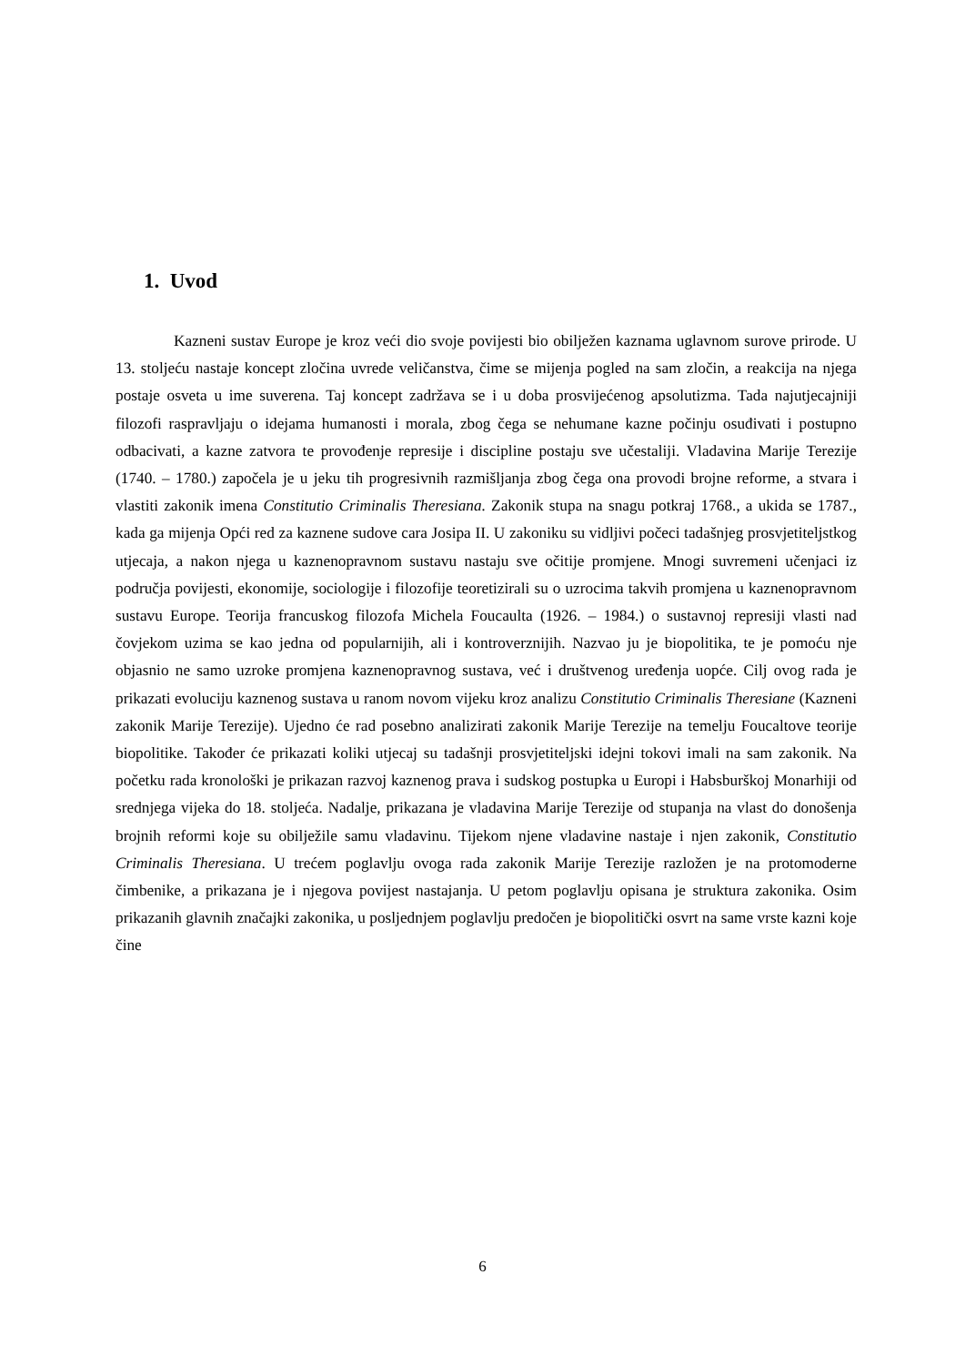1. Uvod
Kazneni sustav Europe je kroz veći dio svoje povijesti bio obilježen kaznama uglavnom surove prirode. U 13. stoljeću nastaje koncept zločina uvrede veličanstva, čime se mijenja pogled na sam zločin, a reakcija na njega postaje osveta u ime suverena. Taj koncept zadržava se i u doba prosvijećenog apsolutizma. Tada najutjecajniji filozofi raspravljaju o idejama humanosti i morala, zbog čega se nehumane kazne počinju osuđivati i postupno odbacivati, a kazne zatvora te provođenje represije i discipline postaju sve učestaliji. Vladavina Marije Terezije (1740. – 1780.) započela je u jeku tih progresivnih razmišljanja zbog čega ona provodi brojne reforme, a stvara i vlastiti zakonik imena Constitutio Criminalis Theresiana. Zakonik stupa na snagu potkraj 1768., a ukida se 1787., kada ga mijenja Opći red za kaznene sudove cara Josipa II. U zakoniku su vidljivi počeci tadašnjeg prosvjetiteljstkog utjecaja, a nakon njega u kaznenopravnom sustavu nastaju sve očitije promjene. Mnogi suvremeni učenjaci iz područja povijesti, ekonomije, sociologije i filozofije teoretizirali su o uzrocima takvih promjena u kaznenopravnom sustavu Europe. Teorija francuskog filozofa Michela Foucaulta (1926. – 1984.) o sustavnoj represiji vlasti nad čovjekom uzima se kao jedna od popularnijih, ali i kontroverznijih. Nazvao ju je biopolitika, te je pomoću nje objasnio ne samo uzroke promjena kaznenopravnog sustava, već i društvenog uređenja uopće. Cilj ovog rada je prikazati evoluciju kaznenog sustava u ranom novom vijeku kroz analizu Constitutio Criminalis Theresiane (Kazneni zakonik Marije Terezije). Ujedno će rad posebno analizirati zakonik Marije Terezije na temelju Foucaltove teorije biopolitike. Također će prikazati koliki utjecaj su tadašnji prosvjetiteljski idejni tokovi imali na sam zakonik. Na početku rada kronološki je prikazan razvoj kaznenog prava i sudskog postupka u Europi i Habsburškoj Monarhiji od srednjega vijeka do 18. stoljeća. Nadalje, prikazana je vladavina Marije Terezije od stupanja na vlast do donošenja brojnih reformi koje su obilježile samu vladavinu. Tijekom njene vladavine nastaje i njen zakonik, Constitutio Criminalis Theresiana. U trećem poglavlju ovoga rada zakonik Marije Terezije razložen je na protomoderne čimbenike, a prikazana je i njegova povijest nastajanja. U petom poglavlju opisana je struktura zakonika. Osim prikazanih glavnih značajki zakonika, u posljednjem poglavlju predočen je biopolitički osvrt na same vrste kazni koje čine
6